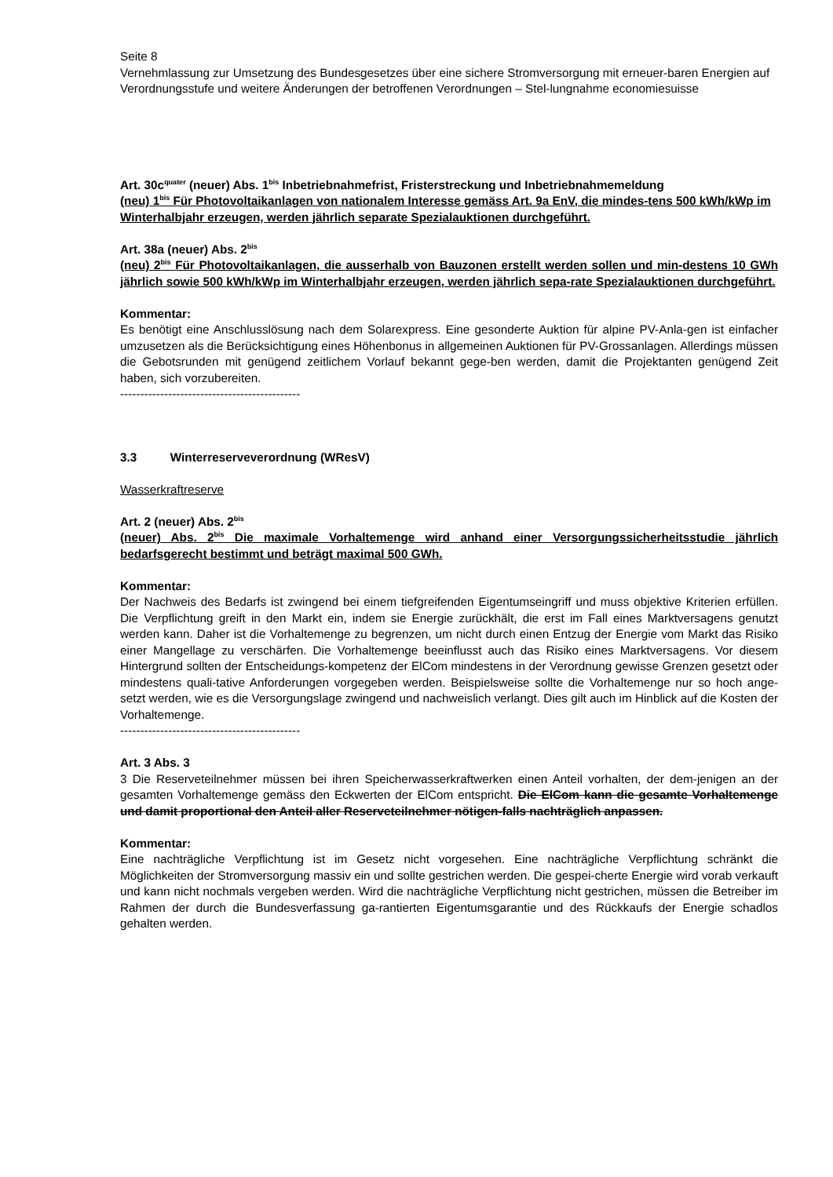Seite 8
Vernehmlassung zur Umsetzung des Bundesgesetzes über eine sichere Stromversorgung mit erneuer-baren Energien auf Verordnungsstufe und weitere Änderungen der betroffenen Verordnungen – Stel-lungnahme economiesuisse
Art. 30c<sup>quater</sup> (neuer) Abs. 1<sup>bis</sup> Inbetriebnahmefrist, Fristerstreckung und Inbetriebnahmemeldung
(neu) 1<sup>bis</sup> Für Photovoltaikanlagen von nationalem Interesse gemäss Art. 9a EnV, die mindes-tens 500 kWh/kWp im Winterhalbjahr erzeugen, werden jährlich separate Spezialauktionen durchgeführt.
Art. 38a (neuer) Abs. 2<sup>bis</sup>
(neu) 2<sup>bis</sup> Für Photovoltaikanlagen, die ausserhalb von Bauzonen erstellt werden sollen und min-destens 10 GWh jährlich sowie 500 kWh/kWp im Winterhalbjahr erzeugen, werden jährlich sepa-rate Spezialauktionen durchgeführt.
Kommentar:
Es benötigt eine Anschlusslösung nach dem Solarexpress. Eine gesonderte Auktion für alpine PV-Anla-gen ist einfacher umzusetzen als die Berücksichtigung eines Höhenbonus in allgemeinen Auktionen für PV-Grossanlagen. Allerdings müssen die Gebotsrunden mit genügend zeitlichem Vorlauf bekannt gege-ben werden, damit die Projektanten genügend Zeit haben, sich vorzubereiten.
---------------------------------------------
3.3 Winterreserveverordnung (WResV)
Wasserkraftreserve
Art. 2 (neuer) Abs. 2<sup>bis</sup>
(neuer) Abs. 2<sup>bis</sup> Die maximale Vorhaltemenge wird anhand einer Versorgungssicherheitsstudie jährlich bedarfsgerecht bestimmt und beträgt maximal 500 GWh.
Kommentar:
Der Nachweis des Bedarfs ist zwingend bei einem tiefgreifenden Eigentumseingriff und muss objektive Kriterien erfüllen. Die Verpflichtung greift in den Markt ein, indem sie Energie zurückhält, die erst im Fall eines Marktversagens genutzt werden kann. Daher ist die Vorhaltemenge zu begrenzen, um nicht durch einen Entzug der Energie vom Markt das Risiko einer Mangellage zu verschärfen. Die Vorhaltemenge beeinflusst auch das Risiko eines Marktversagens. Vor diesem Hintergrund sollten der Entscheidungs-kompetenz der ElCom mindestens in der Verordnung gewisse Grenzen gesetzt oder mindestens quali-tative Anforderungen vorgegeben werden. Beispielsweise sollte die Vorhaltemenge nur so hoch ange-setzt werden, wie es die Versorgungslage zwingend und nachweislich verlangt. Dies gilt auch im Hinblick auf die Kosten der Vorhaltemenge.
---------------------------------------------
Art. 3 Abs. 3
3 Die Reserveteilnehmer müssen bei ihren Speicherwasserkraftwerken einen Anteil vorhalten, der dem-jenigen an der gesamten Vorhaltemenge gemäss den Eckwerten der ElCom entspricht. Die ElCom kann die gesamte Vorhaltemenge und damit proportional den Anteil aller Reserveteilnehmer nötigen-falls nachträglich anpassen.
Kommentar:
Eine nachträgliche Verpflichtung ist im Gesetz nicht vorgesehen. Eine nachträgliche Verpflichtung schränkt die Möglichkeiten der Stromversorgung massiv ein und sollte gestrichen werden. Die gespei-cherte Energie wird vorab verkauft und kann nicht nochmals vergeben werden. Wird die nachträgliche Verpflichtung nicht gestrichen, müssen die Betreiber im Rahmen der durch die Bundesverfassung ga-rantierten Eigentumsgarantie und des Rückkaufs der Energie schadlos gehalten werden.